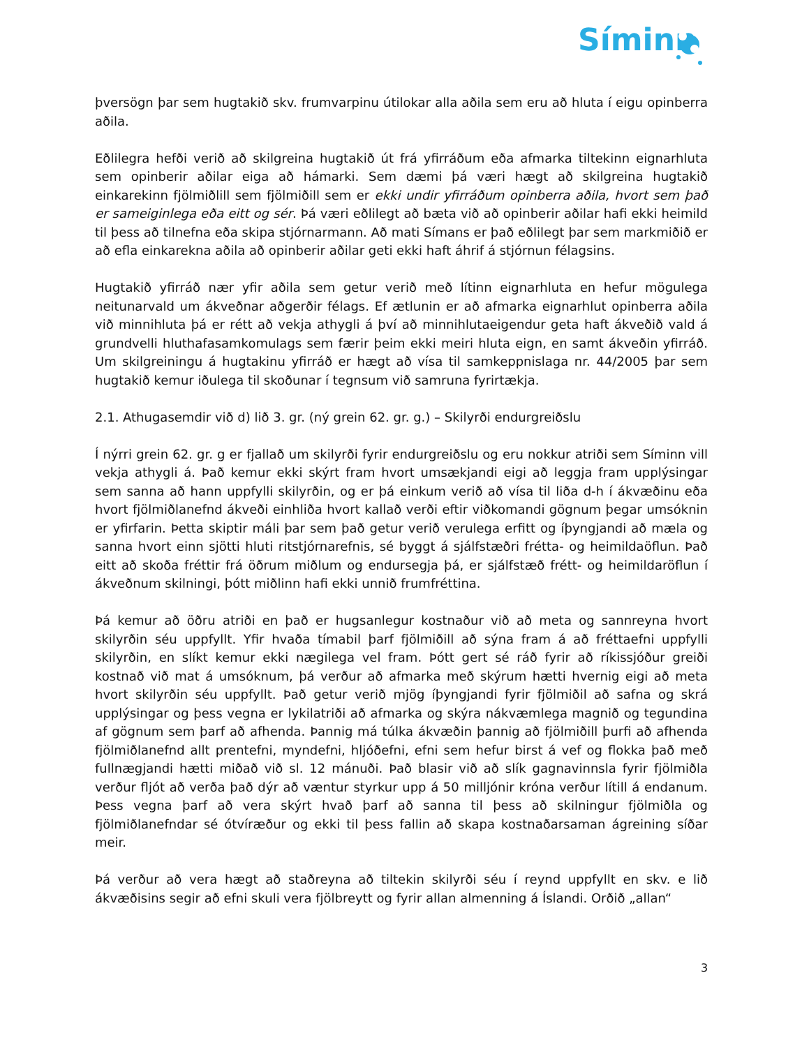Síminn
þversögn þar sem hugtakið skv. frumvarpinu útilokar alla aðila sem eru að hluta í eigu opinberra aðila.
Eðlilegra hefði verið að skilgreina hugtakið út frá yfirráðum eða afmarka tiltekinn eignarhluta sem opinberir aðilar eiga að hámarki. Sem dæmi þá væri hægt að skilgreina hugtakið einkarekinn fjölmiðlill sem fjölmiðill sem er ekki undir yfirráðum opinberra aðila, hvort sem það er sameiginlega eða eitt og sér. Þá væri eðlilegt að bæta við að opinberir aðilar hafi ekki heimild til þess að tilnefna eða skipa stjórnarmann. Að mati Símans er það eðlilegt þar sem markmiðið er að efla einkarekna aðila að opinberir aðilar geti ekki haft áhrif á stjórnun félagsins.
Hugtakið yfirráð nær yfir aðila sem getur verið með lítinn eignarhluta en hefur mögulega neitunarvald um ákveðnar aðgerðir félags. Ef ætlunin er að afmarka eignarhlut opinberra aðila við minnihluta þá er rétt að vekja athygli á því að minnihlutaeigendur geta haft ákveðið vald á grundvelli hluthafasamkomulags sem færir þeim ekki meiri hluta eign, en samt ákveðin yfirráð. Um skilgreiningu á hugtakinu yfirráð er hægt að vísa til samkeppnislaga nr. 44/2005 þar sem hugtakið kemur iðulega til skoðunar í tegnsum við samruna fyrirtækja.
2.1. Athugasemdir við d) lið 3. gr. (ný grein 62. gr. g.) – Skilyrði endurgreiðslu
Í nýrri grein 62. gr. g er fjallað um skilyrði fyrir endurgreiðslu og eru nokkur atriði sem Síminn vill vekja athygli á. Það kemur ekki skýrt fram hvort umsækjandi eigi að leggja fram upplýsingar sem sanna að hann uppfylli skilyrðin, og er þá einkum verið að vísa til liða d-h í ákvæðinu eða hvort fjölmiðlanefnd ákveði einhliða hvort kallað verði eftir viðkomandi gögnum þegar umsóknin er yfirfarin. Þetta skiptir máli þar sem það getur verið verulega erfitt og íþyngjandi að mæla og sanna hvort einn sjötti hluti ritstjórnarefnis, sé byggt á sjálfstæðri frétta- og heimildaöflun. Það eitt að skoða fréttir frá öðrum miðlum og endursegja þá, er sjálfstæð frétt- og heimildaröflun í ákveðnum skilningi, þótt miðlinn hafi ekki unnið frumfréttina.
Þá kemur að öðru atriði en það er hugsanlegur kostnaður við að meta og sannreyna hvort skilyrðin séu uppfyllt. Yfir hvaða tímabil þarf fjölmiðill að sýna fram á að fréttaefni uppfylli skilyrðin, en slíkt kemur ekki nægilega vel fram. Þótt gert sé ráð fyrir að ríkissjóður greiði kostnað við mat á umsóknum, þá verður að afmarka með skýrum hætti hvernig eigi að meta hvort skilyrðin séu uppfyllt. Það getur verið mjög íþyngjandi fyrir fjölmiðil að safna og skrá upplýsingar og þess vegna er lykilatriði að afmarka og skýra nákvæmlega magnið og tegundina af gögnum sem þarf að afhenda. Þannig má túlka ákvæðin þannig að fjölmiðill þurfi að afhenda fjölmiðlanefnd allt prentefni, myndefni, hljóðefni, efni sem hefur birst á vef og flokka það með fullnægjandi hætti miðað við sl. 12 mánuði. Það blasir við að slík gagnavinnsla fyrir fjölmiðla verður fljót að verða það dýr að væntur styrkur upp á 50 milljónir króna verður lítill á endanum. Þess vegna þarf að vera skýrt hvað þarf að sanna til þess að skilningur fjölmiðla og fjölmiðlanefndar sé ótvíræður og ekki til þess fallin að skapa kostnaðarsaman ágreining síðar meir.
Þá verður að vera hægt að staðreyna að tiltekin skilyrði séu í reynd uppfyllt en skv. e lið ákvæðisins segir að efni skuli vera fjölbreytt og fyrir allan almenning á Íslandi. Orðið „allan“
3